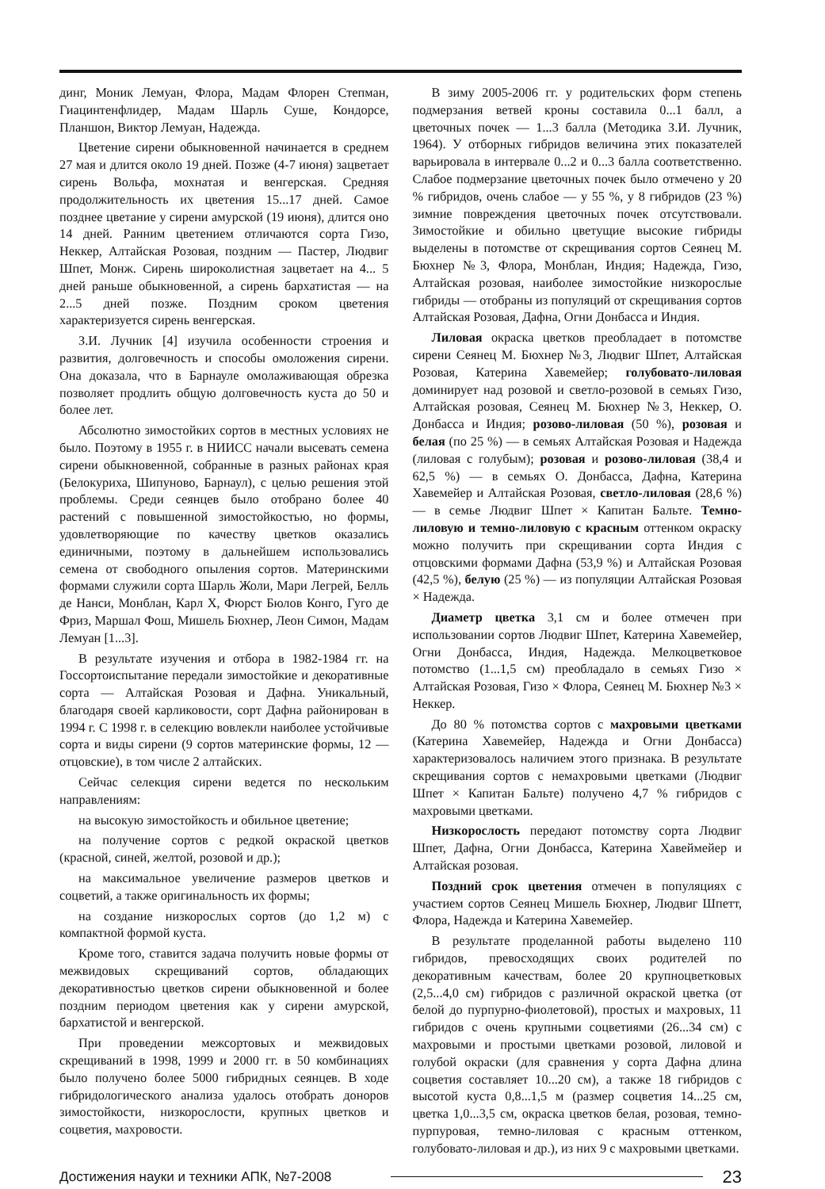динг, Моник Лемуан, Флора, Мадам Флорен Степман, Гиацинтенфлидер, Мадам Шарль Суше, Кондорсе, Планшон, Виктор Лемуан, Надежда.
Цветение сирени обыкновенной начинается в среднем 27 мая и длится около 19 дней. Позже (4-7 июня) зацветает сирень Вольфа, мохнатая и венгерская. Средняя продолжительность их цветения 15...17 дней. Самое позднее цветание у сирени амурской (19 июня), длится оно 14 дней. Ранним цветением отличаются сорта Гизо, Неккер, Алтайская Розовая, поздним — Пастер, Людвиг Шпет, Монж. Сирень широколистная зацветает на 4... 5 дней раньше обыкновенной, а сирень бархатистая — на 2...5 дней позже. Поздним сроком цветения характеризуется сирень венгерская.
З.И. Лучник [4] изучила особенности строения и развития, долговечность и способы омоложения сирени. Она доказала, что в Барнауле омолаживающая обрезка позволяет продлить общую долговечность куста до 50 и более лет.
Абсолютно зимостойких сортов в местных условиях не было. Поэтому в 1955 г. в НИИСС начали высевать семена сирени обыкновенной, собранные в разных районах края (Белокуриха, Шипуново, Барнаул), с целью решения этой проблемы. Среди сеянцев было отобрано более 40 растений с повышенной зимостойкостью, но формы, удовлетворяющие по качеству цветков оказались единичными, поэтому в дальнейшем использовались семена от свободного опыления сортов. Материнскими формами служили сорта Шарль Жоли, Мари Легрей, Белль де Нанси, Монблан, Карл X, Фюрст Бюлов Конго, Гуго де Фриз, Маршал Фош, Мишель Бюхнер, Леон Симон, Мадам Лемуан [1...3].
В результате изучения и отбора в 1982-1984 гг. на Госсортоиспытание передали зимостойкие и декоративные сорта — Алтайская Розовая и Дафна. Уникальный, благодаря своей карликовости, сорт Дафна районирован в 1994 г. С 1998 г. в селекцию вовлекли наиболее устойчивые сорта и виды сирени (9 сортов материнские формы, 12 — отцовские), в том числе 2 алтайских.
Сейчас селекция сирени ведется по нескольким направлениям:
на высокую зимостойкость и обильное цветение;
на получение сортов с редкой окраской цветков (красной, синей, желтой, розовой и др.);
на максимальное увеличение размеров цветков и соцветий, а также оригинальность их формы;
на создание низкорослых сортов (до 1,2 м) с компактной формой куста.
Кроме того, ставится задача получить новые формы от межвидовых скрещиваний сортов, обладающих декоративностью цветков сирени обыкновенной и более поздним периодом цветения как у сирени амурской, бархатистой и венгерской.
При проведении межсортовых и межвидовых скрещиваний в 1998, 1999 и 2000 гг. в 50 комбинациях было получено более 5000 гибридных сеянцев. В ходе гибридологического анализа удалось отобрать доноров зимостойкости, низкорослости, крупных цветков и соцветия, махровости.
В зиму 2005-2006 гг. у родительских форм степень подмерзания ветвей кроны составила 0...1 балл, а цветочных почек — 1...3 балла (Методика З.И. Лучник, 1964). У отборных гибридов величина этих показателей варьировала в интервале 0...2 и 0...3 балла соответственно. Слабое подмерзание цветочных почек было отмечено у 20 % гибридов, очень слабое — у 55 %, у 8 гибридов (23 %) зимние повреждения цветочных почек отсутствовали. Зимостойкие и обильно цветущие высокие гибриды выделены в потомстве от скрещивания сортов Сеянец М. Бюхнер №3, Флора, Монблан, Индия; Надежда, Гизо, Алтайская розовая, наиболее зимостойкие низкорослые гибриды — отобраны из популяций от скрещивания сортов Алтайская Розовая, Дафна, Огни Донбасса и Индия.
Лиловая окраска цветков преобладает в потомстве сирени Сеянец М. Бюхнер №3, Людвиг Шпет, Алтайская Розовая, Катерина Хавемейер; голубовато-лиловая доминирует над розовой и светло-розовой в семьях Гизо, Алтайская розовая, Сеянец М. Бюхнер №3, Неккер, О. Донбасса и Индия; розово-лиловая (50 %), розовая и белая (по 25 %) — в семьях Алтайская Розовая и Надежда (лиловая с голубым); розовая и розово-лиловая (38,4 и 62,5 %) — в семьях О. Донбасса, Дафна, Катерина Хавемейер и Алтайская Розовая, светло-лиловая (28,6 %) — в семье Людвиг Шпет × Капитан Бальте. Темно-лиловую и темно-лиловую с красным оттенком окраску можно получить при скрещивании сорта Индия с отцовскими формами Дафна (53,9 %) и Алтайская Розовая (42,5 %), белую (25 %) — из популяции Алтайская Розовая × Надежда.
Диаметр цветка 3,1 см и более отмечен при использовании сортов Людвиг Шпет, Катерина Хавемейер, Огни Донбасса, Индия, Надежда. Мелкоцветковое потомство (1...1,5 см) преобладало в семьях Гизо × Алтайская Розовая, Гизо × Флора, Сеянец М. Бюхнер №3 × Неккер.
До 80 % потомства сортов с махровыми цветками (Катерина Хавемейер, Надежда и Огни Донбасса) характеризовалось наличием этого признака. В результате скрещивания сортов с немахровыми цветками (Людвиг Шпет × Капитан Бальте) получено 4,7 % гибридов с махровыми цветками.
Низкорослость передают потомству сорта Людвиг Шпет, Дафна, Огни Донбасса, Катерина Хавеймейер и Алтайская розовая.
Поздний срок цветения отмечен в популяциях с участием сортов Сеянец Мишель Бюхнер, Людвиг Шпетт, Флора, Надежда и Катерина Хавемейер.
В результате проделанной работы выделено 110 гибридов, превосходящих своих родителей по декоративным качествам, более 20 крупноцветковых (2,5...4,0 см) гибридов с различной окраской цветка (от белой до пурпурно-фиолетовой), простых и махровых, 11 гибридов с очень крупными соцветиями (26...34 см) с махровыми и простыми цветками розовой, лиловой и голубой окраски (для сравнения у сорта Дафна длина соцветия составляет 10...20 см), а также 18 гибридов с высотой куста 0,8...1,5 м (размер соцветия 14...25 см, цветка 1,0...3,5 см, окраска цветков белая, розовая, темно-пурпуровая, темно-лиловая с красным оттенком, голубовато-лиловая и др.), из них 9 с махровыми цветками.
Достижения науки и техники АПК, №7-2008 23